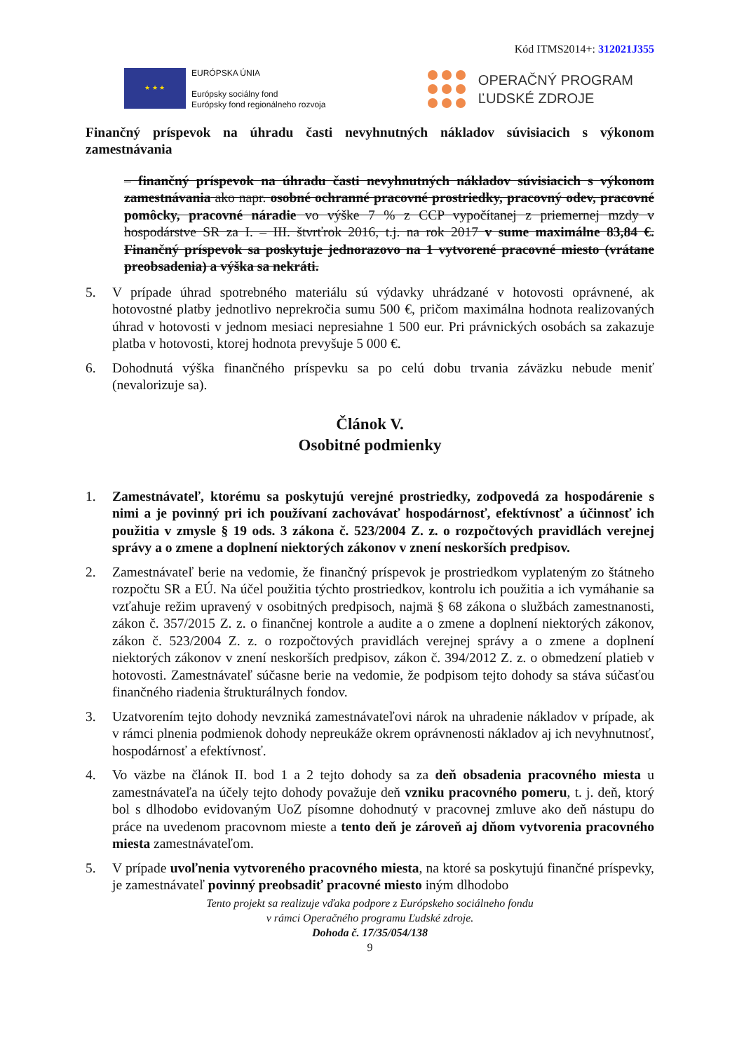Kód ITMS2014+: 312021J355
★ ★ ★
EURÓPSKA ÚNIA
Európsky sociálny fond
Európsky fond regionálneho rozvoja
OPERAČNÝ PROGRAM
ĽUDSKÉ ZDROJE
Finančný príspevok na úhradu časti nevyhnutných nákladov súvisiacich s výkonom zamestnávania
– finančný príspevok na úhradu časti nevyhnutných nákladov súvisiacich s výkonom zamestnávania ako napr. osobné ochranné pracovné prostriedky, pracovný odev, pracovné pomôcky, pracovné náradie vo výške 7 % z CCP vypočítanej z priemernej mzdy v hospodárstve SR za I. – III. štvrťrok 2016, t.j. na rok 2017 v sume maximálne 83,84 €. Finančný príspevok sa poskytuje jednorazovo na 1 vytvorené pracovné miesto (vrátane preobsadenia) a výška sa nekráti.
5. V prípade úhrad spotrebného materiálu sú výdavky uhrádzané v hotovosti oprávnené, ak hotovostné platby jednotlivo neprekročia sumu 500 €, pričom maximálna hodnota realizovaných úhrad v hotovosti v jednom mesiaci nepresiahne 1 500 eur. Pri právnických osobách sa zakazuje platba v hotovosti, ktorej hodnota prevyšuje 5 000 €.
6. Dohodnutá výška finančného príspevku sa po celú dobu trvania záväzku nebude meniť (nevalorizuje sa).
Článok V.
Osobitné podmienky
1. Zamestnávateľ, ktorému sa poskytujú verejné prostriedky, zodpovedá za hospodárenie s nimi a je povinný pri ich používaní zachovávať hospodárnosť, efektívnosť a účinnosť ich použitia v zmysle § 19 ods. 3 zákona č. 523/2004 Z. z. o rozpočtových pravidlách verejnej správy a o zmene a doplnení niektorých zákonov v znení neskorších predpisov.
2. Zamestnávateľ berie na vedomie, že finančný príspevok je prostriedkom vyplateným zo štátneho rozpočtu SR a EÚ. Na účel použitia týchto prostriedkov, kontrolu ich použitia a ich vymáhanie sa vzťahuje režim upravený v osobitných predpisoch, najmä § 68 zákona o službách zamestnanosti, zákon č. 357/2015 Z. z. o finančnej kontrole a audite a o zmene a doplnení niektorých zákonov, zákon č. 523/2004 Z. z. o rozpočtových pravidlách verejnej správy a o zmene a doplnení niektorých zákonov v znení neskorších predpisov, zákon č. 394/2012 Z. z. o obmedzení platieb v hotovosti. Zamestnávateľ súčasne berie na vedomie, že podpisom tejto dohody sa stáva súčasťou finančného riadenia štrukturálnych fondov.
3. Uzatvorením tejto dohody nevzniká zamestnávateľovi nárok na uhradenie nákladov v prípade, ak v rámci plnenia podmienok dohody nepreukáže okrem oprávnenosti nákladov aj ich nevyhnutnosť, hospodárnosť a efektívnosť.
4. Vo väzbe na článok II. bod 1 a 2 tejto dohody sa za deň obsadenia pracovného miesta u zamestnávateľa na účely tejto dohody považuje deň vzniku pracovného pomeru, t. j. deň, ktorý bol s dlhodobo evidovaným UoZ písomne dohodnutý v pracovnej zmluve ako deň nástupu do práce na uvedenom pracovnom mieste a tento deň je zároveň aj dňom vytvorenia pracovného miesta zamestnávateľom.
5. V prípade uvoľnenia vytvoreného pracovného miesta, na ktoré sa poskytujú finančné príspevky, je zamestnávateľ povinný preobsadiť pracovné miesto iným dlhodobo
Tento projekt sa realizuje vďaka podpore z Európskeho sociálneho fondu
v rámci Operačného programu Ľudské zdroje.
Dohoda č. 17/35/054/138
9